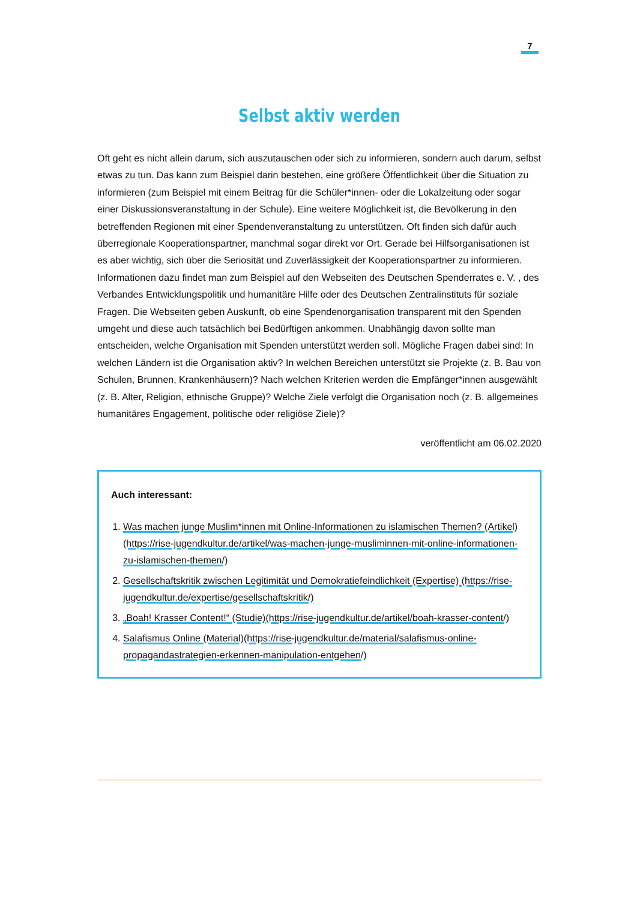7
Selbst aktiv werden
Oft geht es nicht allein darum, sich auszutauschen oder sich zu informieren, sondern auch darum, selbst etwas zu tun. Das kann zum Beispiel darin bestehen, eine größere Öffentlichkeit über die Situation zu informieren (zum Beispiel mit einem Beitrag für die Schüler*innen- oder die Lokalzeitung oder sogar einer Diskussionsveranstaltung in der Schule). Eine weitere Möglichkeit ist, die Bevölkerung in den betreffenden Regionen mit einer Spendenveranstaltung zu unterstützen. Oft finden sich dafür auch überregionale Kooperationspartner, manchmal sogar direkt vor Ort. Gerade bei Hilfsorganisationen ist es aber wichtig, sich über die Seriosität und Zuverlässigkeit der Kooperationspartner zu informieren. Informationen dazu findet man zum Beispiel auf den Webseiten des Deutschen Spenderrates e. V. , des Verbandes Entwicklungspolitik und humanitäre Hilfe oder des Deutschen Zentralinstituts für soziale Fragen. Die Webseiten geben Auskunft, ob eine Spendenorganisation transparent mit den Spenden umgeht und diese auch tatsächlich bei Bedürftigen ankommen. Unabhängig davon sollte man entscheiden, welche Organisation mit Spenden unterstützt werden soll. Mögliche Fragen dabei sind: In welchen Ländern ist die Organisation aktiv? In welchen Bereichen unterstützt sie Projekte (z. B. Bau von Schulen, Brunnen, Krankenhäusern)? Nach welchen Kriterien werden die Empfänger*innen ausgewählt (z. B. Alter, Religion, ethnische Gruppe)? Welche Ziele verfolgt die Organisation noch (z. B. allgemeines humanitäres Engagement, politische oder religiöse Ziele)?
veröffentlicht am 06.02.2020
Auch interessant:
1. Was machen junge Muslim*innen mit Online-Informationen zu islamischen Themen? (Artikel)(https://rise-jugendkultur.de/artikel/was-machen-junge-musliminnen-mit-online-informationen-zu-islamischen-themen/)
2. Gesellschaftskritik zwischen Legitimität und Demokratiefeindlichkeit (Expertise) (https://rise-jugendkultur.de/expertise/gesellschaftskritik/)
3. „Boah! Krasser Content!“ (Studie)(https://rise-jugendkultur.de/artikel/boah-krasser-content/)
4. Salafismus Online (Material)(https://rise-jugendkultur.de/material/salafismus-online-propagandastrategien-erkennen-manipulation-entgehen/)